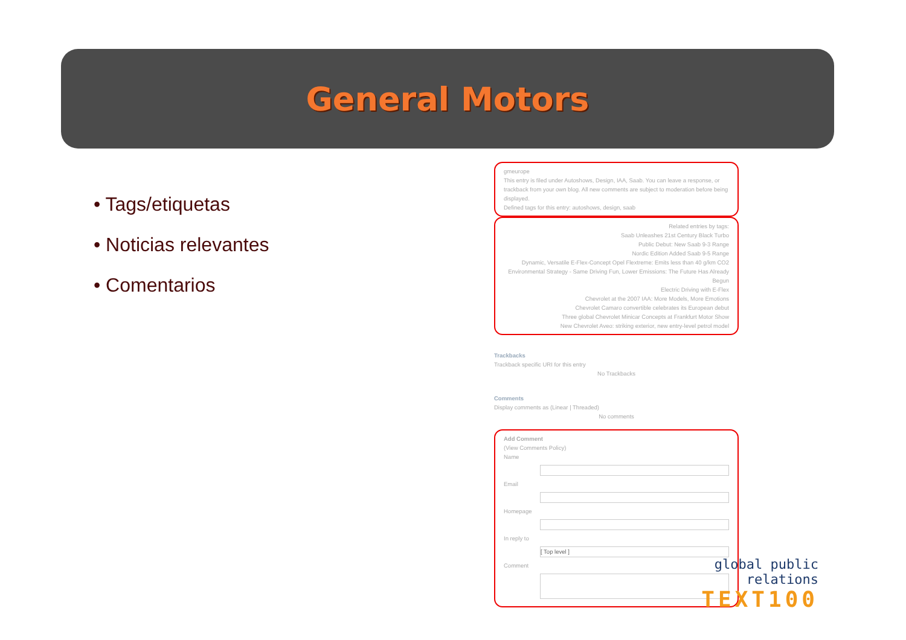General Motors
• Tags/etiquetas
• Noticias relevantes
• Comentarios
gmeurope
This entry is filed under Autoshows, Design, IAA, Saab. You can leave a response, or trackback from your own blog. All new comments are subject to moderation before being displayed.
Defined tags for this entry: autoshows, design, saab
Related entries by tags:
Saab Unleashes 21st Century Black Turbo
Public Debut: New Saab 9-3 Range
Nordic Edition Added Saab 9-5 Range
Dynamic, Versatile E-Flex-Concept Opel Flextreme: Emits less than 40 g/km CO2
Environmental Strategy - Same Driving Fun, Lower Emissions: The Future Has Already Begun
Electric Driving with E-Flex
Chevrolet at the 2007 IAA: More Models, More Emotions
Chevrolet Camaro convertible celebrates its European debut
Three global Chevrolet Minicar Concepts at Frankfurt Motor Show
New Chevrolet Aveo: striking exterior, new entry-level petrol model
Trackbacks
Trackback specific URI for this entry
No Trackbacks
Comments
Display comments as (Linear | Threaded)
No comments
Add Comment
(View Comments Policy)
Name
Email
Homepage
In reply to
[ Top level ]
Comment
global public relations
TEXT100